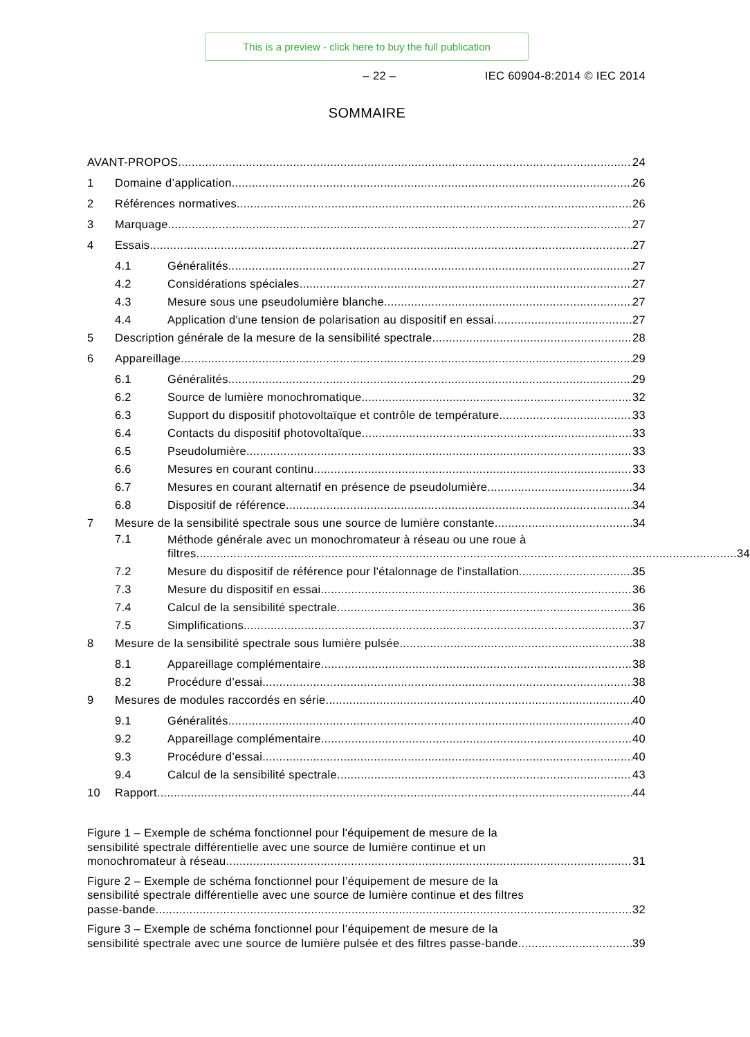This is a preview - click here to buy the full publication
– 22 – IEC 60904-8:2014 © IEC 2014
SOMMAIRE
AVANT-PROPOS
24
1
Domaine d’application
26
2
Références normatives
26
3
Marquage
27
4
Essais
27
4.1
Généralités
27
4.2
Considérations spéciales
27
4.3
Mesure sous une pseudolumière blanche
27
4.4
Application d'une tension de polarisation au dispositif en essai
27
5
Description générale de la mesure de la sensibilité spectrale
28
6
Appareillage
29
6.1
Généralités
29
6.2
Source de lumière monochromatique
32
6.3
Support du dispositif photovoltaïque et contrôle de température
33
6.4
Contacts du dispositif photovoltaïque
33
6.5
Pseudolumière
33
6.6
Mesures en courant continu
33
6.7
Mesures en courant alternatif en présence de pseudolumière
34
6.8
Dispositif de référence
34
7
Mesure de la sensibilité spectrale sous une source de lumière constante
34
7.1
Méthode générale avec un monochromateur à réseau ou une roue à
filtres ................................................................................................................................................................ 34
7.2
Mesure du dispositif de référence pour l'étalonnage de l'installation
35
7.3
Mesure du dispositif en essai
36
7.4
Calcul de la sensibilité spectrale
36
7.5
Simplifications
37
8
Mesure de la sensibilité spectrale sous lumière pulsée
38
8.1
Appareillage complémentaire
38
8.2
Procédure d’essai
38
9
Mesures de modules raccordés en série
40
9.1
Généralités
40
9.2
Appareillage complémentaire
40
9.3
Procédure d’essai
40
9.4
Calcul de la sensibilité spectrale
43
10
Rapport
44
Figure 1 – Exemple de schéma fonctionnel pour l'équipement de mesure de la
sensibilité spectrale différentielle avec une source de lumière continue et un
monochromateur à réseau 31
Figure 2 – Exemple de schéma fonctionnel pour l’équipement de mesure de la
sensibilité spectrale différentielle avec une source de lumière continue et des filtres
passe-bande 32
Figure 3 – Exemple de schéma fonctionnel pour l’équipement de mesure de la
sensibilité spectrale avec une source de lumière pulsée et des filtres passe-bande 39